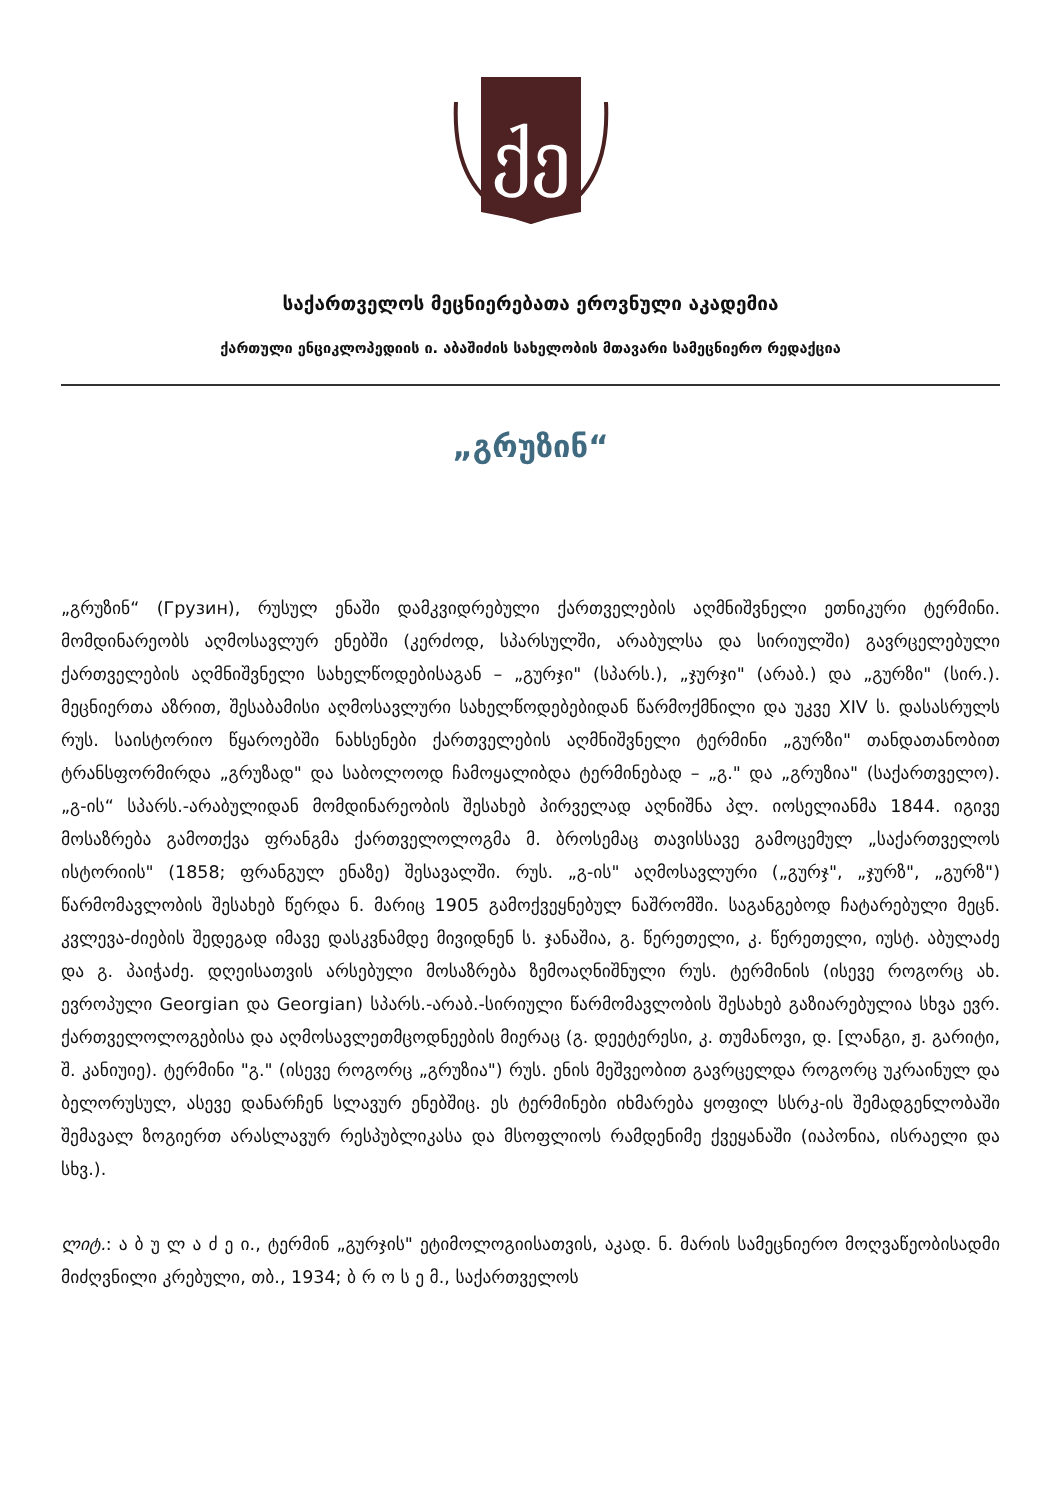ქე
საქართველოს მეცნიერებათა ეროვნული აკადემია
ქართული ენციკლოპედიის ი. აბაშიძის სახელობის მთავარი სამეცნიერო რედაქცია
„გრუზინ“
„გრუზინ“ (Грузин), რუსულ ენაში დამკვიდრებული ქართველების აღმნიშვნელი ეთნიკური ტერმინი. მომდინარეობს აღმოსავლურ ენებში (კერძოდ, სპარსულში, არაბულსა და სირიულში) გავრცელებული ქართველების აღმნიშვნელი სახელწოდებისაგან – „გურჯი" (სპარს.), „ჯურჯი" (არაბ.) და „გურზი" (სირ.). მეცნიერთა აზრით, შესაბამისი აღმოსავლური სახელწოდებებიდან წარმოქმნილი და უკვე XIV ს. დასასრულს რუს. საისტორიო წყაროებში ნახსენები ქართველების აღმნიშვნელი ტერმინი „გურზი" თანდათანობით ტრანსფორმირდა „გრუზად" და საბოლოოდ ჩამოყალიბდა ტერმინებად – „გ." და „გრუზია" (საქართველო). „გ-ის“ სპარს.-არაბულიდან მომდინარეობის შესახებ პირველად აღნიშნა პლ. იოსელიანმა 1844. იგივე მოსაზრება გამოთქვა ფრანგმა ქართველოლოგმა მ. ბროსემაც თავისსავე გამოცემულ „საქართველოს ისტორიის" (1858; ფრანგულ ენაზე) შესავალში. რუს. „გ-ის" აღმოსავლური („გურჯ", „ჯურზ", „გურზ") წარმომავლობის შესახებ წერდა ნ. მარიც 1905 გამოქვეყნებულ ნაშრომში. საგანგებოდ ჩატარებული მეცნ. კვლევა-ძიების შედეგად იმავე დასკვნამდე მივიდნენ ს. ჯანაშია, გ. წერეთელი, კ. წერეთელი, იუსტ. აბულაძე და გ. პაიჭაძე. დღეისათვის არსებული მოსაზრება ზემოაღნიშნული რუს. ტერმინის (ისევე როგორც ახ. ევროპული Georgian და Georgian) სპარს.-არაბ.-სირიული წარმომავლობის შესახებ გაზიარებულია სხვა ევრ. ქართველოლოგებისა და აღმოსავლეთმცოდნეების მიერაც (გ. დეეტერესი, კ. თუმანოვი, დ. [ლანგი, ჟ. გარიტი, შ. კანიუიე). ტერმინი "გ." (ისევე როგორც „გრუზია") რუს. ენის მეშვეობით გავრცელდა როგორც უკრაინულ და ბელორუსულ, ასევე დანარჩენ სლავურ ენებშიც. ეს ტერმინები იხმარება ყოფილ სსრკ-ის შემადგენლობაში შემავალ ზოგიერთ არასლავურ რესპუბლიკასა და მსოფლიოს რამდენიმე ქვეყანაში (იაპონია, ისრაელი და სხვ.).
ლიტ.: ა ბ უ ლ ა ძ ე ი., ტერმინ „გურჯის" ეტიმოლოგიისათვის, აკად. ნ. მარის სამეცნიერო მოღვაწეობისადმი მიძღვნილი კრებული, თბ., 1934; ბ რ ო ს ე მ., საქართველოს